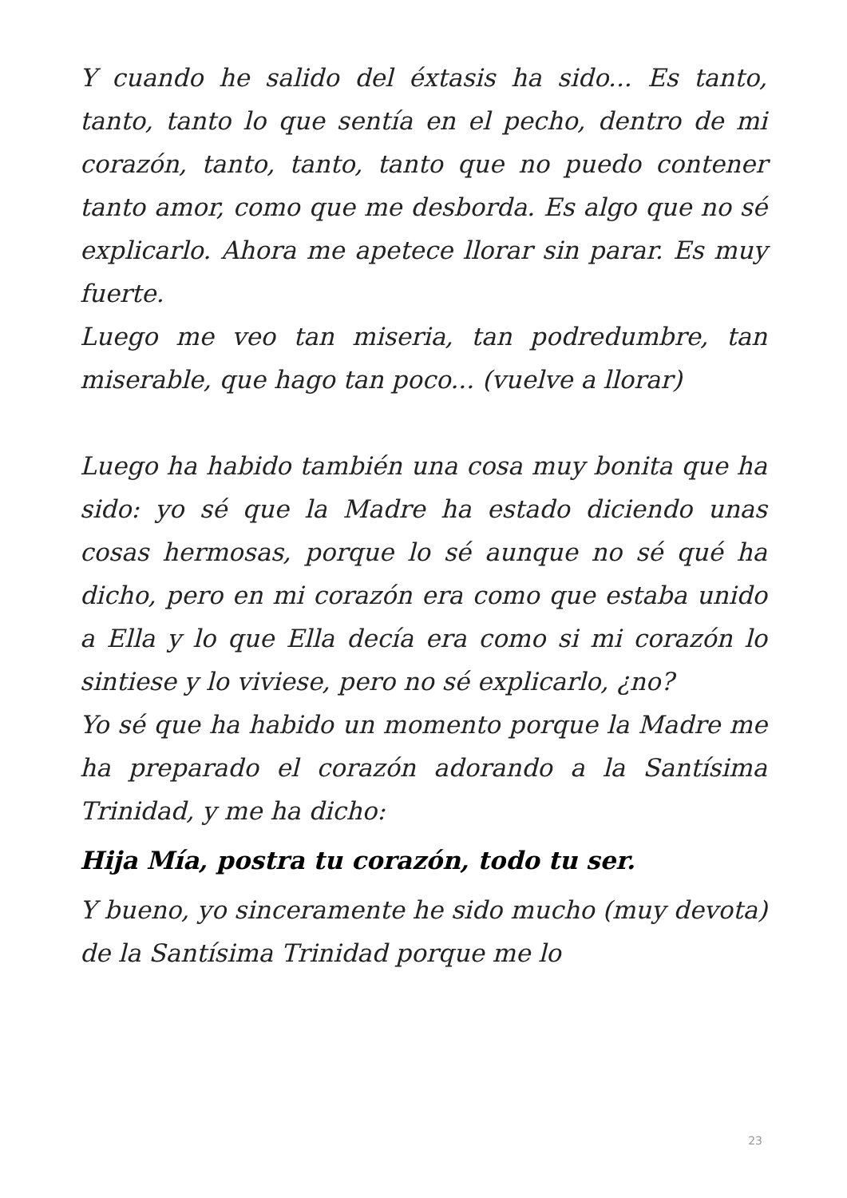Y cuando he salido del éxtasis ha sido... Es tanto, tanto, tanto lo que sentía en el pecho, dentro de mi corazón, tanto, tanto, tanto que no puedo contener tanto amor, como que me desborda. Es algo que no sé explicarlo. Ahora me apetece llorar sin parar. Es muy fuerte.
Luego me veo tan miseria, tan podredumbre, tan miserable, que hago tan poco... (vuelve a llorar)
Luego ha habido también una cosa muy bonita que ha sido: yo sé que la Madre ha estado diciendo unas cosas hermosas, porque lo sé aunque no sé qué ha dicho, pero en mi corazón era como que estaba unido a Ella y lo que Ella decía era como si mi corazón lo sintiese y lo viviese, pero no sé explicarlo, ¿no?
Yo sé que ha habido un momento porque la Madre me ha preparado el corazón adorando a la Santísima Trinidad, y me ha dicho:
Hija Mía, postra tu corazón, todo tu ser.
Y bueno, yo sinceramente he sido mucho (muy devota) de la Santísima Trinidad porque me lo
23